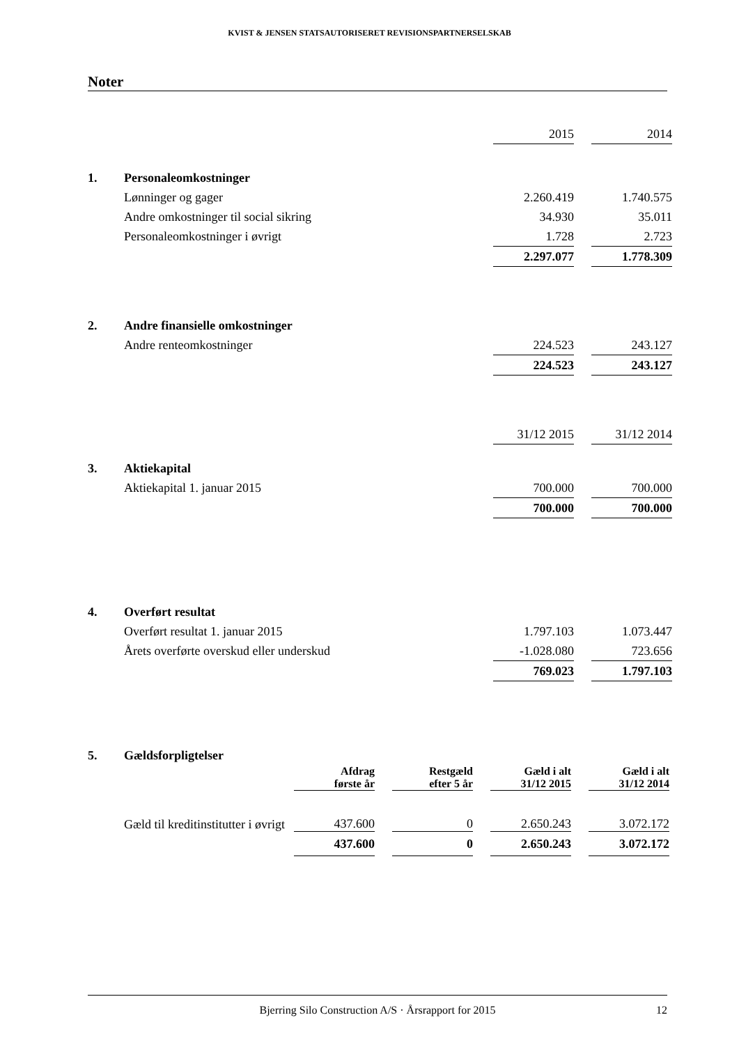KVIST & JENSEN STATSAUTORISERET REVISIONSPARTNERSELSKAB
Noter
| | | 2015 | | 2014 |
| 1. | Personaleomkostninger | | | |
| | Lønninger og gager | 2.260.419 | | 1.740.575 |
| | Andre omkostninger til social sikring | 34.930 | | 35.011 |
| | Personaleomkostninger i øvrigt | 1.728 | | 2.723 |
| | | 2.297.077 | | 1.778.309 |
| 2. | Andre finansielle omkostninger | | | |
| | Andre renteomkostninger | 224.523 | | 243.127 |
| | | 224.523 | | 243.127 |
| | | 31/12 2015 | | 31/12 2014 |
| 3. | Aktiekapital | | | |
| | Aktiekapital 1. januar 2015 | 700.000 | | 700.000 |
| | | 700.000 | | 700.000 |
| 4. | Overført resultat | | | |
| | Overført resultat 1. januar 2015 | 1.797.103 | | 1.073.447 |
| | Årets overførte overskud eller underskud | -1.028.080 | | 723.656 |
| | | 769.023 | | 1.797.103 |
| 5. | Gældsforpligtelser | | | | | | | |
| | | Afdrag første år | | Restgæld efter 5 år | | Gæld i alt 31/12 2015 | | Gæld i alt 31/12 2014 |
| | Gæld til kreditinstitutter i øvrigt | 437.600 | | 0 | | 2.650.243 | | 3.072.172 |
| | | 437.600 | | 0 | | 2.650.243 | | 3.072.172 |
Bjerring Silo Construction A/S · Årsrapport for 2015 12